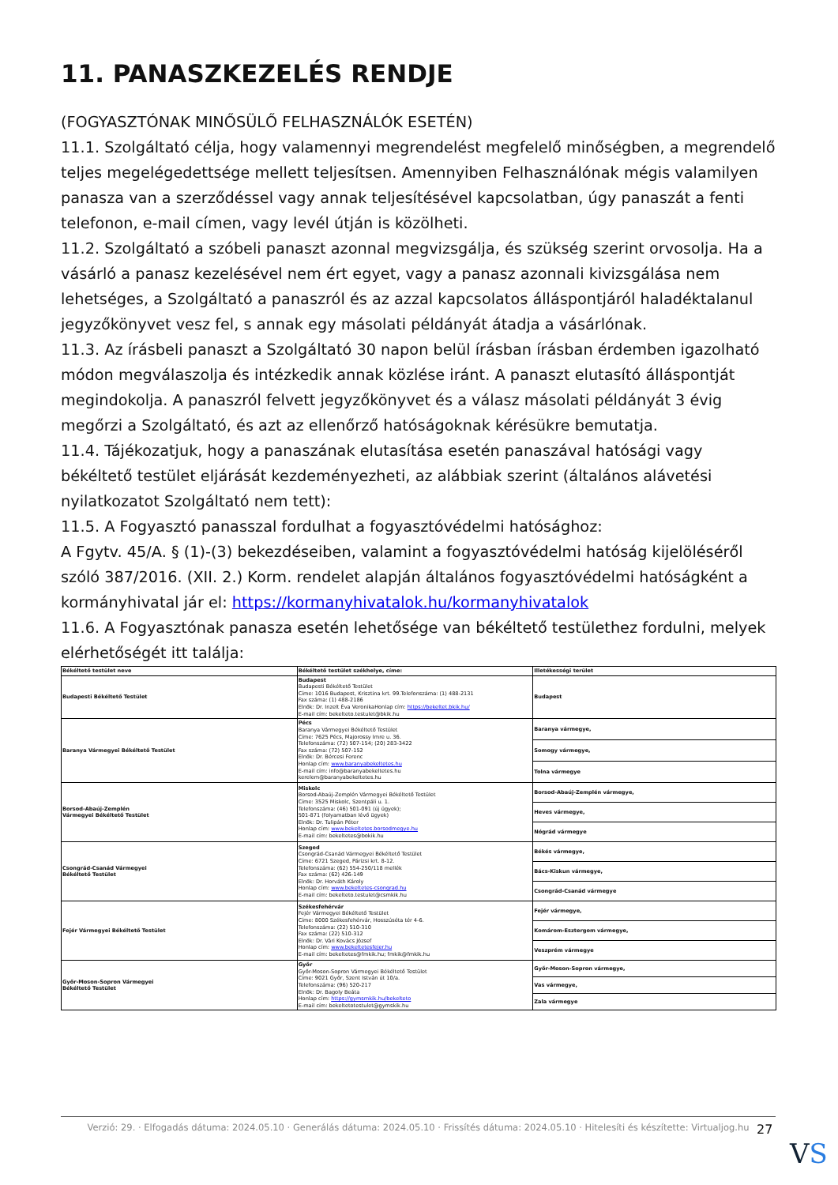11. PANASZKEZELÉS RENDJE
(FOGYASZTÓNAK MINŐSÜLŐ FELHASZNÁLÓK ESETÉN)
11.1. Szolgáltató célja, hogy valamennyi megrendelést megfelelő minőségben, a megrendelő teljes megelégedettsége mellett teljesítsen. Amennyiben Felhasználónak mégis valamilyen panasza van a szerződéssel vagy annak teljesítésével kapcsolatban, úgy panaszát a fenti telefonon, e-mail címen, vagy levél útján is közölheti.
11.2. Szolgáltató a szóbeli panaszt azonnal megvizsgálja, és szükség szerint orvosolja. Ha a vásárló a panasz kezelésével nem ért egyet, vagy a panasz azonnali kivizsgálása nem lehetséges, a Szolgáltató a panaszról és az azzal kapcsolatos álláspontjáról haladéktalanul jegyzőkönyvet vesz fel, s annak egy másolati példányát átadja a vásárlónak.
11.3. Az írásbeli panaszt a Szolgáltató 30 napon belül írásban írásban érdemben igazolható módon megválaszolja és intézkedik annak közlése iránt. A panaszt elutasító álláspontját megindokolja. A panaszról felvett jegyzőkönyvet és a válasz másolati példányát 3 évig megőrzi a Szolgáltató, és azt az ellenőrző hatóságoknak kérésükre bemutatja.
11.4. Tájékozatjuk, hogy a panaszának elutasítása esetén panaszával hatósági vagy békéltető testület eljárását kezdeményezheti, az alábbiak szerint (általános alávetési nyilatkozatot Szolgáltató nem tett):
11.5. A Fogyasztó panasszal fordulhat a fogyasztóvédelmi hatósághoz:
A Fgytv. 45/A. § (1)-(3) bekezdéseiben, valamint a fogyasztóvédelmi hatóság kijelöléséről szóló 387/2016. (XII. 2.) Korm. rendelet alapján általános fogyasztóvédelmi hatóságként a kormányhivatal jár el: https://kormanyhivatalok.hu/kormanyhivatalok
11.6. A Fogyasztónak panasza esetén lehetősége van békéltető testülethez fordulni, melyek elérhetőségét itt találja:
| Békéltető testület neve | Békéltető testület székhelye, címe: | Illetékességi terület |
| --- | --- | --- |
| Budapesti Békéltető Testület | Budapest Budapesti Békéltető Testület Címe: 1016 Budapest, Krisztina krt. 99.Telefonszáma: (1) 488-2131 Fax száma: (1) 488-2186 Elnök: Dr. Inzelt Éva VeronikaHonlap cím: https://bekeltet.bkik.hu/ E-mail cím: bekelteto.testulet@bkik.hu | Budapest |
| Baranya Vármegyei Békéltető Testület | Pécs Baranya Vármegyei Békéltető Testület Címe: 7625 Pécs, Majorossy Imre u. 36. Telefonszáma: (72) 507-154; (20) 283-3422 Fax száma: (72) 507-152 Elnök: Dr. Bércesi Ferenc Honlap cím: www.baranyabekeltetes.hu E-mail cím: info@baranyabekeltetes.hu kerelem@baranyabekeltetes.hu | Baranya vármegye, |
| | | Somogy vármegye, |
| | | Tolna vármegye |
| Borsod-Abaúj-Zemplén Vármegyei Békéltető Testület | Miskolc Borsod-Abaúj-Zemplén Vármegyei Békéltető Testület Címe: 3525 Miskolc, Szentpáli u. 1. Telefonszáma: (46) 501-091 (új ügyek); 501-871 (folyamatban lévő ügyek) Elnök: Dr. Tulipán Péter Honlap cím: www.bekeltetes.borsodmegye.hu E-mail cím: bekeltetes@bokik.hu | Borsod-Abaúj-Zemplén vármegye, |
| | | Heves vármegye, |
| | | Nógrád vármegye |
| Csongrád-Csanád Vármegyei Békéltető Testület | Szeged Csongrád-Csanád Vármegyei Békéltető Testület Címe: 6721 Szeged, Párizsi krt. 8-12. Telefonszáma: (62) 554-250/118 mellék Fax száma: (62) 426-149 Elnök: Dr. Horváth Károly Honlap cím: www.bekeltetes-csongrad.hu E-mail cím: bekelteto.testulet@csmkik.hu | Békés vármegye, |
| | | Bács-Kiskun vármegye, |
| | | Csongrád-Csanád vármegye |
| Fejér Vármegyei Békéltető Testület | Székesfehérvár Fejér Vármegyei Békéltető Testület Címe: 8000 Székesfehérvár, Hosszúséta tér 4-6. Telefonszáma: (22) 510-310 Fax száma: (22) 510-312 Elnök: Dr. Vári Kovács József Honlap cím: www.bekeltetesfejer.hu E-mail cím: bekeltetes@fmkik.hu; fmkik@fmkik.hu | Fejér vármegye, |
| | | Komárom-Esztergom vármegye, |
| | | Veszprém vármegye |
| Győr-Moson-Sopron Vármegyei Békéltető Testület | Győr Győr-Moson-Sopron Vármegyei Békéltető Testület Címe: 9021 Győr, Szent István út 10/a. Telefonszáma: (96) 520-217 Elnök: Dr. Bagoly Beáta Honlap cím: https://gymsmkik.hu/bekelteto E-mail cím: bekeltetotestulet@gymskik.hu | Győr-Moson-Sopron vármegye, |
| | | Vas vármegye, |
| | | Zala vármegye |
Verzió: 29. · Elfogadás dátuma: 2024.05.10 · Generálás dátuma: 2024.05.10 · Frissítés dátuma: 2024.05.10 · Hitelesíti és készítette: Virtualjog.hu
27
VS